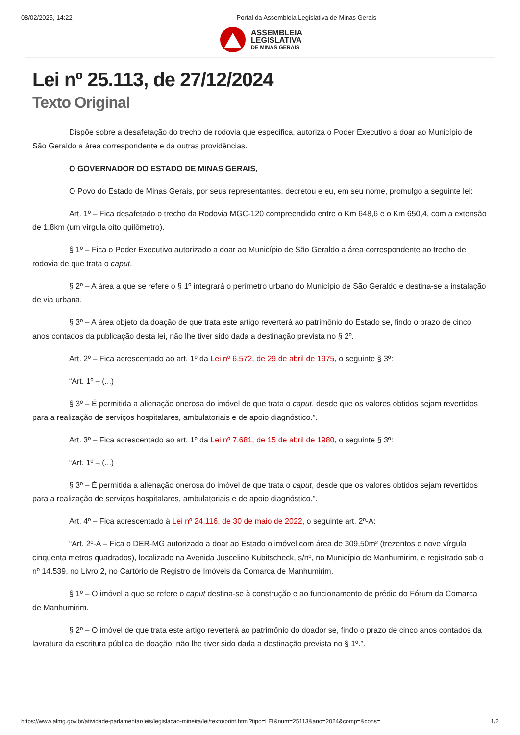08/02/2025, 14:22 Portal da Assembleia Legislativa de Minas Gerais
ASSEMBLEIA
LEGISLATIVA
DE MINAS GERAIS
Lei nº 25.113, de 27/12/2024
Texto Original
Dispõe sobre a desafetação do trecho de rodovia que especifica, autoriza o Poder Executivo a doar ao Município de São Geraldo a área correspondente e dá outras providências.
O GOVERNADOR DO ESTADO DE MINAS GERAIS,
O Povo do Estado de Minas Gerais, por seus representantes, decretou e eu, em seu nome, promulgo a seguinte lei:
Art. 1º – Fica desafetado o trecho da Rodovia MGC-120 compreendido entre o Km 648,6 e o Km 650,4, com a extensão de 1,8km (um vírgula oito quilômetro).
§ 1º – Fica o Poder Executivo autorizado a doar ao Município de São Geraldo a área correspondente ao trecho de rodovia de que trata o caput.
§ 2º – A área a que se refere o § 1º integrará o perímetro urbano do Município de São Geraldo e destina-se à instalação de via urbana.
§ 3º – A área objeto da doação de que trata este artigo reverterá ao patrimônio do Estado se, findo o prazo de cinco anos contados da publicação desta lei, não lhe tiver sido dada a destinação prevista no § 2º.
Art. 2º – Fica acrescentado ao art. 1º da Lei nº 6.572, de 29 de abril de 1975, o seguinte § 3º:
“Art. 1º – (...)
§ 3º – É permitida a alienação onerosa do imóvel de que trata o caput, desde que os valores obtidos sejam revertidos para a realização de serviços hospitalares, ambulatoriais e de apoio diagnóstico.”.
Art. 3º – Fica acrescentado ao art. 1º da Lei nº 7.681, de 15 de abril de 1980, o seguinte § 3º:
“Art. 1º – (...)
§ 3º – É permitida a alienação onerosa do imóvel de que trata o caput, desde que os valores obtidos sejam revertidos para a realização de serviços hospitalares, ambulatoriais e de apoio diagnóstico.”.
Art. 4º – Fica acrescentado à Lei nº 24.116, de 30 de maio de 2022, o seguinte art. 2º-A:
“Art. 2º-A – Fica o DER-MG autorizado a doar ao Estado o imóvel com área de 309,50m² (trezentos e nove vírgula cinquenta metros quadrados), localizado na Avenida Juscelino Kubitscheck, s/nº, no Município de Manhumirim, e registrado sob o nº 14.539, no Livro 2, no Cartório de Registro de Imóveis da Comarca de Manhumirim.
§ 1º – O imóvel a que se refere o caput destina-se à construção e ao funcionamento de prédio do Fórum da Comarca de Manhumirim.
§ 2º – O imóvel de que trata este artigo reverterá ao patrimônio do doador se, findo o prazo de cinco anos contados da lavratura da escritura pública de doação, não lhe tiver sido dada a destinação prevista no § 1º.”.
https://www.almg.gov.br/atividade-parlamentar/leis/legislacao-mineira/lei/texto/print.html?tipo=LEI&num=25113&ano=2024&comp=&cons= 1/2